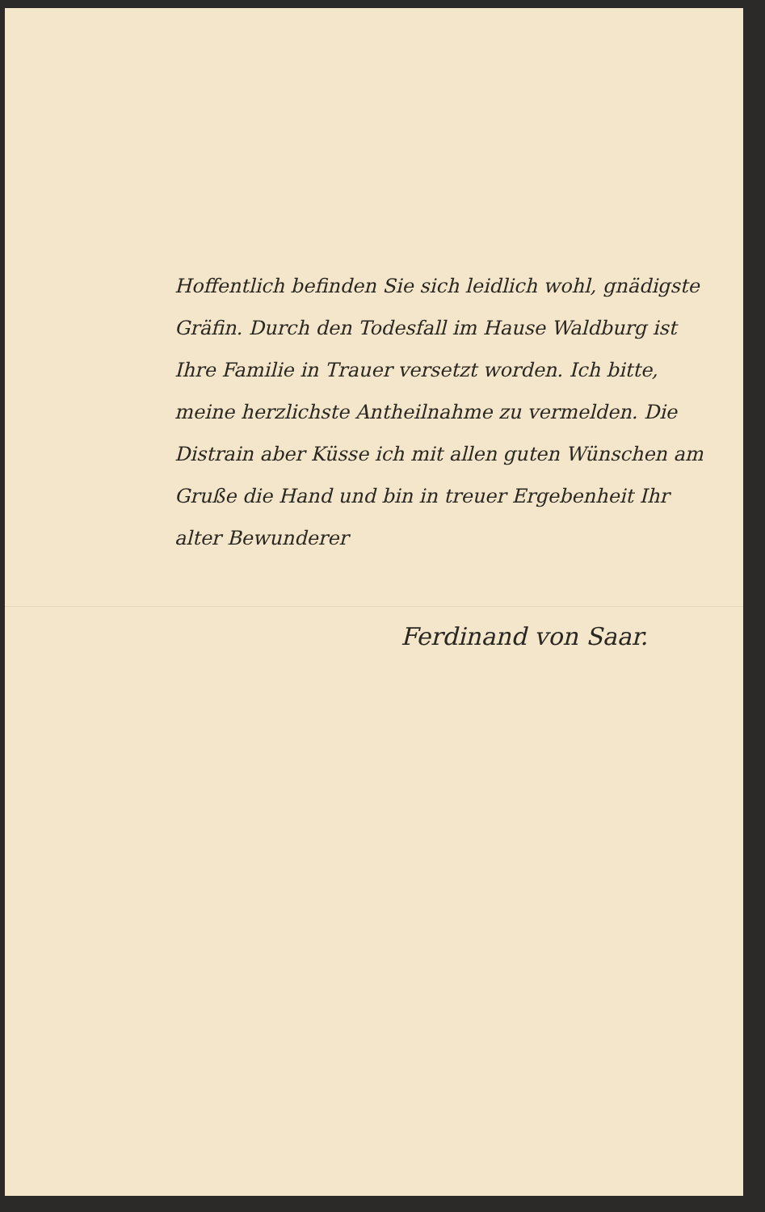Hoffentlich befinden Sie sich leidlich wohl, gnädigste Gräfin. Durch den Todesfall im Hause Waldburg ist Ihre Familie in Trauer versetzt worden. Ich bitte, meine herzlichste Antheilnahme zu vermelden. Die Distrain aber Küsse ich mit allen guten Wünschen am Gruße die Hand und bin in treuer Ergebenheit Ihr alter Bewunderer
Ferdinand von Saar.